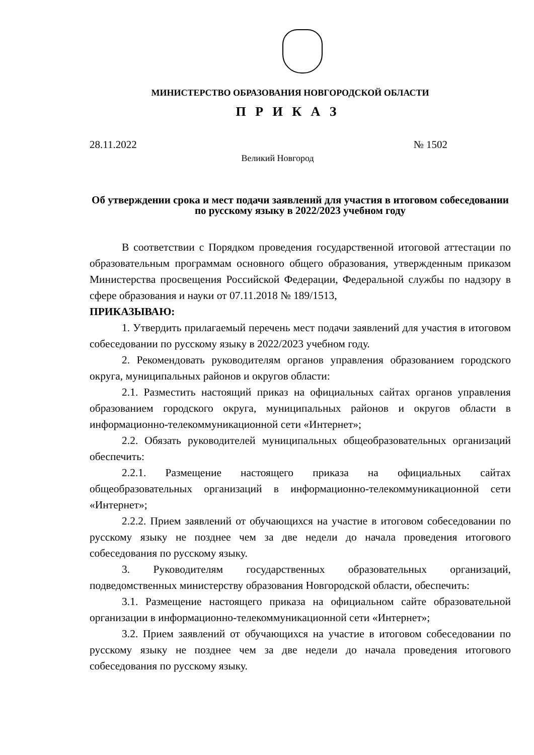МИНИСТЕРСТВО ОБРАЗОВАНИЯ НОВГОРОДСКОЙ ОБЛАСТИ
П Р И К А З
28.11.2022 № 1502
Великий Новгород
Об утверждении срока и мест подачи заявлений для участия в итоговом собеседовании по русскому языку в 2022/2023 учебном году
В соответствии с Порядком проведения государственной итоговой аттестации по образовательным программам основного общего образования, утвержденным приказом Министерства просвещения Российской Федерации, Федеральной службы по надзору в сфере образования и науки от 07.11.2018 № 189/1513,
ПРИКАЗЫВАЮ:
1. Утвердить прилагаемый перечень мест подачи заявлений для участия в итоговом собеседовании по русскому языку в 2022/2023 учебном году.
2. Рекомендовать руководителям органов управления образованием городского округа, муниципальных районов и округов области:
2.1. Разместить настоящий приказ на официальных сайтах органов управления образованием городского округа, муниципальных районов и округов области в информационно-телекоммуникационной сети «Интернет»;
2.2. Обязать руководителей муниципальных общеобразовательных организаций обеспечить:
2.2.1. Размещение настоящего приказа на официальных сайтах общеобразовательных организаций в информационно-телекоммуникационной сети «Интернет»;
2.2.2. Прием заявлений от обучающихся на участие в итоговом собеседовании по русскому языку не позднее чем за две недели до начала проведения итогового собеседования по русскому языку.
3. Руководителям государственных образовательных организаций, подведомственных министерству образования Новгородской области, обеспечить:
3.1. Размещение настоящего приказа на официальном сайте образовательной организации в информационно-телекоммуникационной сети «Интернет»;
3.2. Прием заявлений от обучающихся на участие в итоговом собеседовании по русскому языку не позднее чем за две недели до начала проведения итогового собеседования по русскому языку.